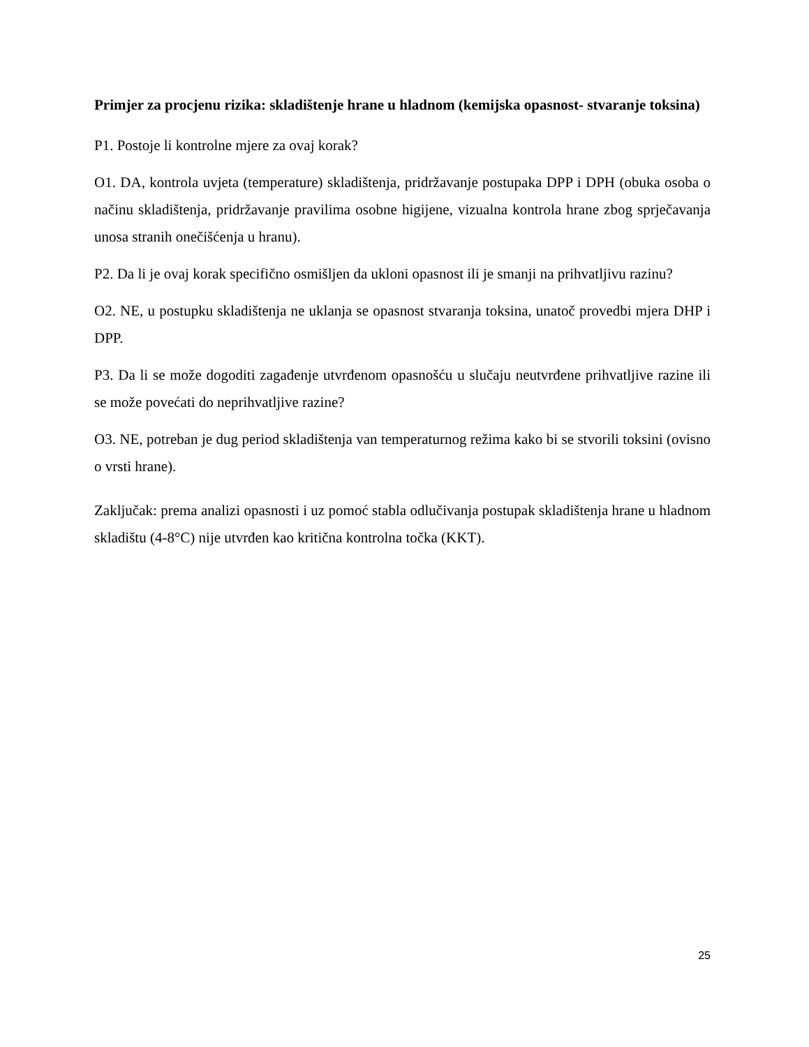Primjer za procjenu rizika: skladištenje hrane u hladnom (kemijska opasnost- stvaranje toksina)
P1. Postoje li kontrolne mjere za ovaj korak?
O1. DA, kontrola uvjeta (temperature) skladištenja, pridržavanje postupaka DPP i DPH (obuka osoba o načinu skladištenja, pridržavanje pravilima osobne higijene, vizualna kontrola hrane zbog sprječavanja unosa stranih onečišćenja u hranu).
P2. Da li je ovaj korak specifično osmišljen da ukloni opasnost ili je smanji na prihvatljivu razinu?
O2. NE, u postupku skladištenja ne uklanja se opasnost stvaranja toksina, unatoč provedbi mjera DHP i DPP.
P3. Da li se može dogoditi zagađenje utvrđenom opasnošću u slučaju neutvrđene prihvatljive razine ili se može povećati do neprihvatljive razine?
O3. NE, potreban je dug period skladištenja van temperaturnog režima kako bi se stvorili toksini (ovisno o vrsti hrane).
Zaključak: prema analizi opasnosti i uz pomoć stabla odlučivanja postupak skladištenja hrane u hladnom skladištu (4-8°C) nije utvrđen kao kritična kontrolna točka (KKT).
25